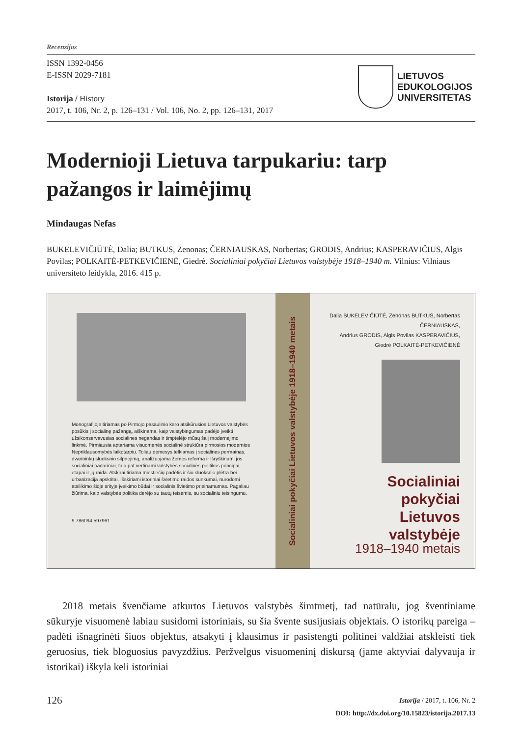Recenzijos
ISSN 1392-0456
E-ISSN 2029-7181
Istorija / History
2017, t. 106, Nr. 2, p. 126–131 / Vol. 106, No. 2, pp. 126–131, 2017
LIETUVOS
EDUKOLOGIJOS
UNIVERSITETAS
Modernioji Lietuva tarpukariu: tarp pažangos ir laimėjimų
Mindaugas Nefas
BUKELEVIČIŪTĖ, Dalia; BUTKUS, Zenonas; ČERNIAUSKAS, Norbertas; GRODIS, Andrius; KASPERAVIČIUS, Algis Povilas; POLKAITĖ-PETKEVIČIENĖ, Giedrė. Socialiniai pokyčiai Lietuvos valstybėje 1918–1940 m. Vilnius: Vilniaus universiteto leidykla, 2016. 415 p.
Monografijoje tiriamas po Pirmojo pasaulinio karo atsikūrusios Lietuvos valstybės posūkis į socialinę pažangą, aiškinama, kaip valstybingumas padėjo įveikti užsikonservavusias socialines negandas ir timptelėjo mūsų šalį modernėjimo linkmė. Pirmiausia aptariama visuomenės socialinė struktūra pirmosios modernios Nepriklausomybės laikotarpiu. Toliau dėmesys telkiamas į socialines permainas, dvarininkų sluoksnio silpnėjimą, analizuojama žemės reforma ir išryškinami jos socialiniai padariniai, taip pat vertinami valstybės socialinės politikos principai, etapai ir jų raida. Atskirai tiriama miestiečių padėtis ir šio sluoksnio plėtra bei urbanizacija apskritai. Išskiriami istoriniai švietimo raidos sunkumai, nurodomi atsilikimo šioje srityje įveikimo būdai ir socialinis švietimo prieinamumas. Pagaliau žiūrima, kaip valstybės politika derėjo su tautų teisėmis, su socialiniu teisingumu.
9 786094 597961
Socialiniai pokyčiai Lietuvos valstybėje 1918–1940 metais
Dalia BUKELEVIČIŪTĖ, Zenonas BUTKUS, Norbertas ČERNIAUSKAS,
Andrius GRODIS, Algis Povilas KASPERAVIČIUS, Giedrė POLKAITĖ-PETKEVIČIENĖ
Socialiniai pokyčiai
Lietuvos valstybėje
1918–1940 metais
2018 metais švenčiame atkurtos Lietuvos valstybės šimtmetį, tad natūralu, jog šventiniame sūkuryje visuomenė labiau susidomi istoriniais, su šia švente susijusiais objektais. O istorikų pareiga – padėti išnagrinėti šiuos objektus, atsakyti į klausimus ir pasistengti politinei valdžiai atskleisti tiek geruosius, tiek bloguosius pavyzdžius. Peržvelgus visuomeninį diskursą (jame aktyviai dalyvauja ir istorikai) iškyla keli istoriniai
126
Istorija / 2017, t. 106, Nr. 2
DOI: http://dx.doi.org/10.15823/istorija.2017.13